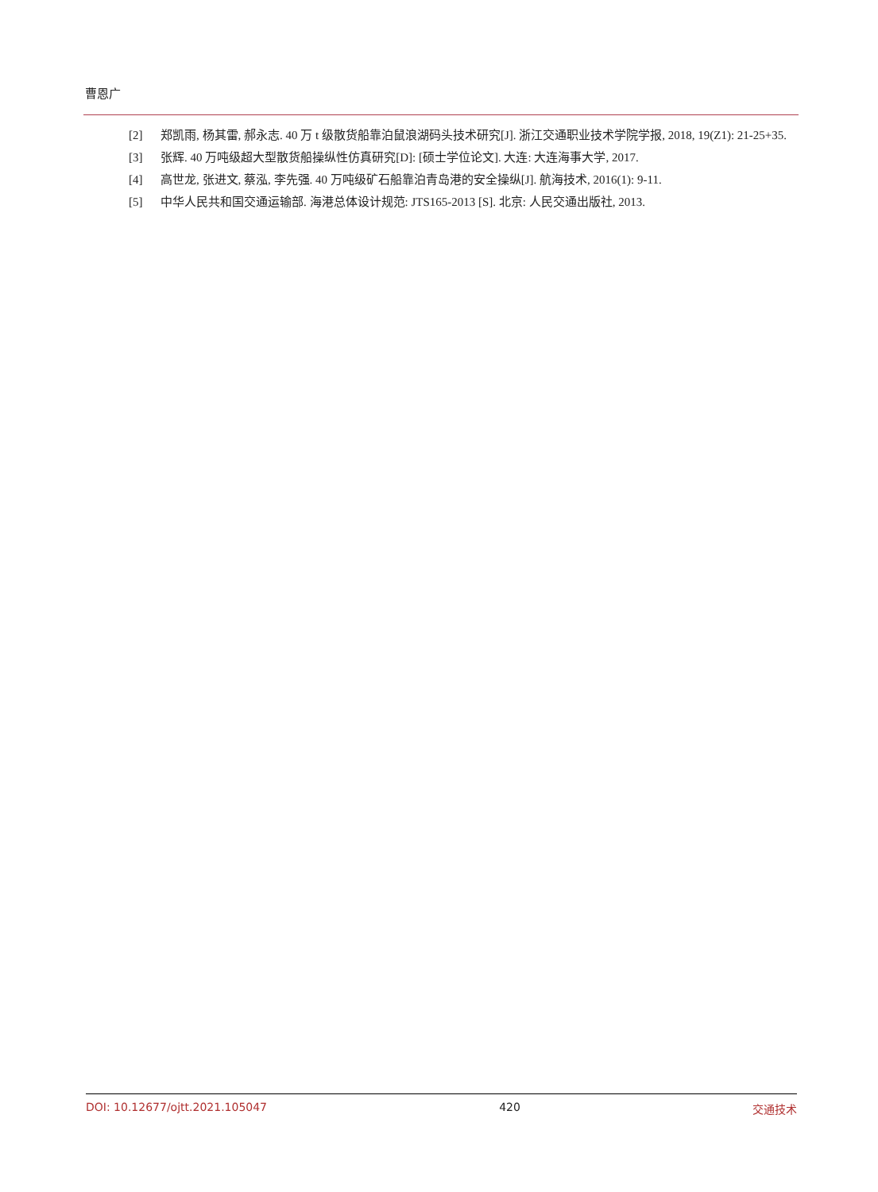曹恩广
[2] 郑凯雨, 杨其雷, 郝永志. 40 万 t 级散货船靠泊鼠浪湖码头技术研究[J]. 浙江交通职业技术学院学报, 2018, 19(Z1): 21-25+35.
[3] 张辉. 40 万吨级超大型散货船操纵性仿真研究[D]: [硕士学位论文]. 大连: 大连海事大学, 2017.
[4] 高世龙, 张进文, 蔡泓, 李先强. 40 万吨级矿石船靠泊青岛港的安全操纵[J]. 航海技术, 2016(1): 9-11.
[5] 中华人民共和国交通运输部. 海港总体设计规范: JTS165-2013 [S]. 北京: 人民交通出版社, 2013.
DOI: 10.12677/ojtt.2021.105047 420 交通技术